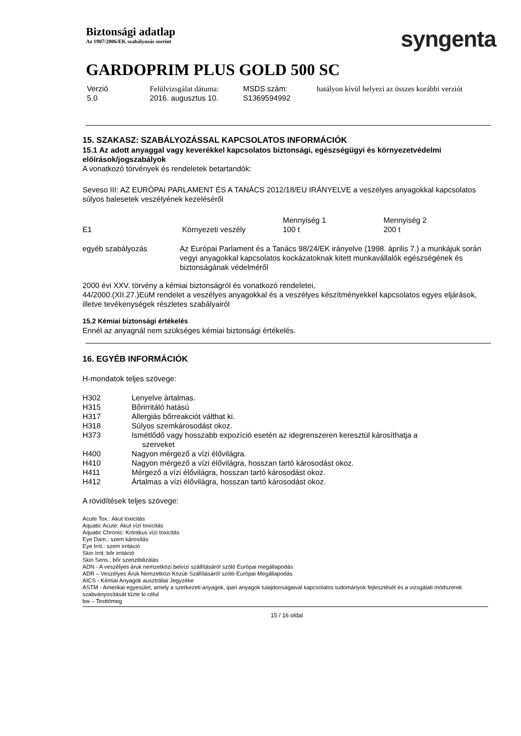Biztonsági adatlap
Az 1907/2006/EK szabályozás szerint
syngenta
GARDOPRIM PLUS GOLD 500 SC
| Verzió 5.0 | Felülvizsgálat dátuma: 2016. augusztus 10. | MSDS szám: S1369594992 | hatályon kívül helyezi az összes korábbi verziót |
15. SZAKASZ: SZABÁLYOZÁSSAL KAPCSOLATOS INFORMÁCIÓK
15.1 Az adott anyaggal vagy keverékkel kapcsolatos biztonsági, egészségügyi és környezetvédelmi előírások/jogszabályok
A vonatkozó törvények és rendeletek betartandók:
Seveso III: AZ EURÓPAI PARLAMENT ÉS A TANÁCS 2012/18/EU IRÁNYELVE a veszélyes anyagokkal kapcsolatos súlyos balesetek veszélyének kezeléséről
| | | Mennyiség 1 | Mennyiség 2 |
| E1 | Környezeti veszély | 100 t | 200 t |
| egyéb szabályozás | Az Európai Parlament és a Tanács 98/24/EK irányelve (1998. április 7.) a munkájuk során vegyi anyagokkal kapcsolatos kockázatoknak kitett munkavállalók egészségének és biztonságának védelméről |
2000 évi XXV. törvény a kémiai biztonságról és vonatkozó rendeletei,
44/2000.(XII.27.)EüM rendelet a veszélyes anyagokkal és a veszélyes készítményekkel kapcsolatos egyes eljárások, illetve tevékenységek részletes szabályairól
15.2 Kémiai biztonsági értékelés
Ennél az anyagnál nem szükséges kémiai biztonsági értékelés.
16. EGYÉB INFORMÁCIÓK
H-mondatok teljes szövege:
| H302 | Lenyelve ártalmas. |
| H315 | Bőrirritáló hatású |
| H317 | Allergiás bőrreakciót válthat ki. |
| H318 | Súlyos szemkárosodást okoz. |
| H373 | Ismétlődő vagy hosszabb expozíció esetén az idegrenszeren keresztül károsíthatja a szerveket |
| H400 | Nagyon mérgező a vízi élővilágra. |
| H410 | Nagyon mérgező a vízi élővilágra, hosszan tartó károsodást okoz. |
| H411 | Mérgező a vízi élővilágra, hosszan tartó károsodást okoz. |
| H412 | Ártalmas a vízi élővilágra, hosszan tartó károsodást okoz. |
A rövidítések teljes szövege:
Acute Tox.: Akut toxicitás
Aquatic Acute: Akut vízi toxicitás
Aquatic Chronic: Krónikus vízi toxicitás
Eye Dam.: szem károsítás
Eye Irrit.: szem irritáció
Skin Irrit: bőr irritáció
Skin Sens.: bőr szenzibilizálás
ADN - A veszélyes áruk nemzetközi belvízi szállításáról szóló Európai megállapodás
ADR – Veszélyes Áruk Nemzetközi Közúti Szállításáról szóló Európai Megállapodás
AICS - Kémiai Anyagok ausztráliai Jegyzéke
ASTM - Amerikai egyesület, amely a szerkezeti anyagok, ipari anyagok tulajdonságaival kapcsolatos tudományok fejlesztését és a vizsgálati módszerek szabványosítását tűzte ki célul
bw – Testtömeg
15 / 16 oldal